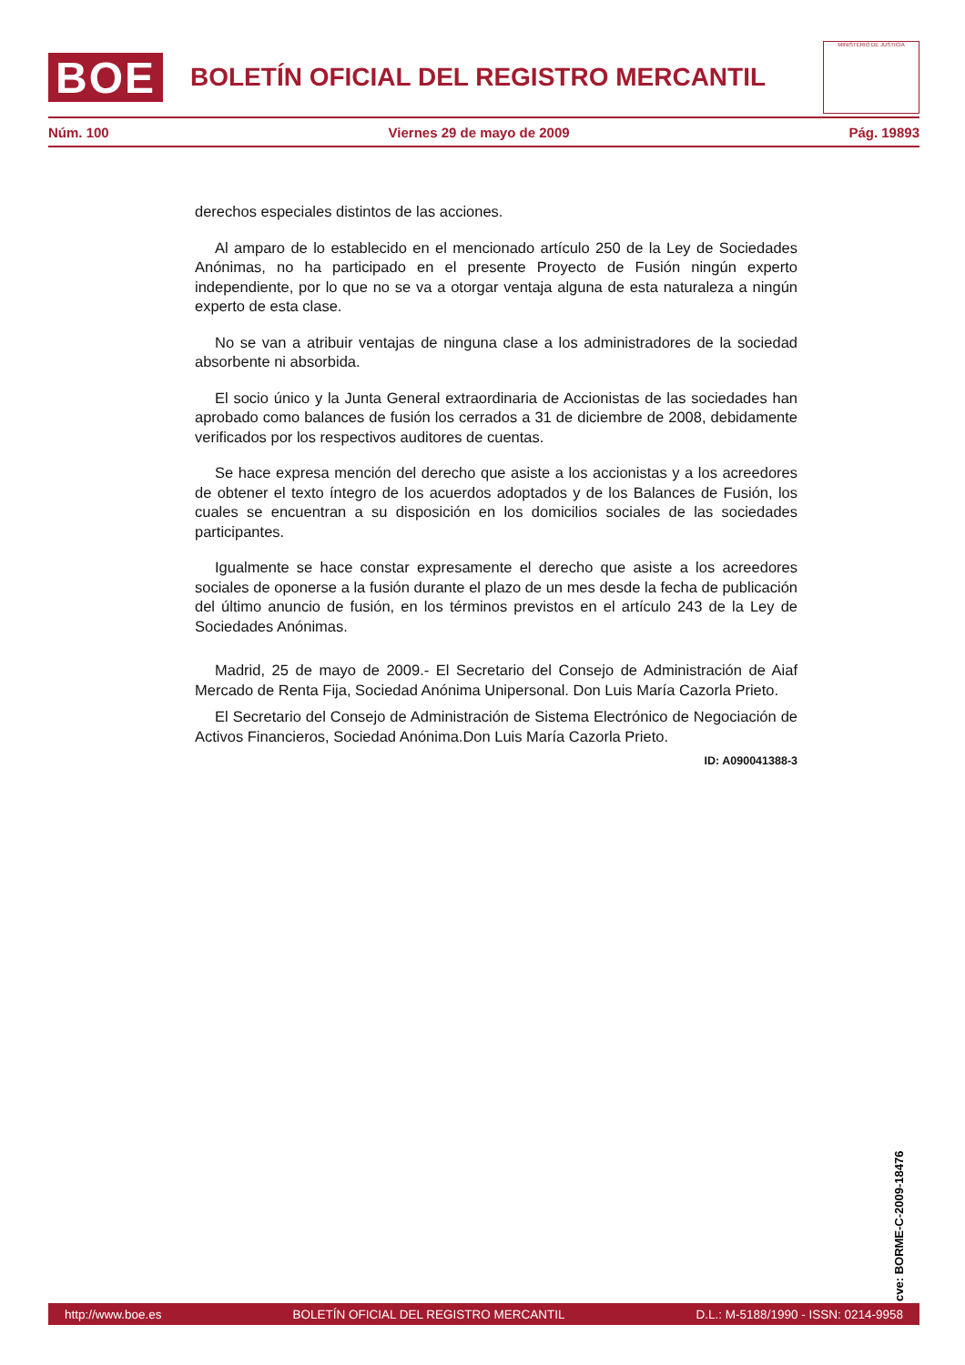BOE
BOLETÍN OFICIAL DEL REGISTRO MERCANTIL
MINISTERIO DE JUSTICIA
Núm. 100 Viernes 29 de mayo de 2009 Pág. 19893
derechos especiales distintos de las acciones.
Al amparo de lo establecido en el mencionado artículo 250 de la Ley de Sociedades Anónimas, no ha participado en el presente Proyecto de Fusión ningún experto independiente, por lo que no se va a otorgar ventaja alguna de esta naturaleza a ningún experto de esta clase.
No se van a atribuir ventajas de ninguna clase a los administradores de la sociedad absorbente ni absorbida.
El socio único y la Junta General extraordinaria de Accionistas de las sociedades han aprobado como balances de fusión los cerrados a 31 de diciembre de 2008, debidamente verificados por los respectivos auditores de cuentas.
Se hace expresa mención del derecho que asiste a los accionistas y a los acreedores de obtener el texto íntegro de los acuerdos adoptados y de los Balances de Fusión, los cuales se encuentran a su disposición en los domicilios sociales de las sociedades participantes.
Igualmente se hace constar expresamente el derecho que asiste a los acreedores sociales de oponerse a la fusión durante el plazo de un mes desde la fecha de publicación del último anuncio de fusión, en los términos previstos en el artículo 243 de la Ley de Sociedades Anónimas.
Madrid, 25 de mayo de 2009.- El Secretario del Consejo de Administración de Aiaf Mercado de Renta Fija, Sociedad Anónima Unipersonal. Don Luis María Cazorla Prieto.
El Secretario del Consejo de Administración de Sistema Electrónico de Negociación de Activos Financieros, Sociedad Anónima.Don Luis María Cazorla Prieto.
ID: A090041388-3
cve: BORME-C-2009-18476
http://www.boe.es BOLETÍN OFICIAL DEL REGISTRO MERCANTIL D.L.: M-5188/1990 - ISSN: 0214-9958